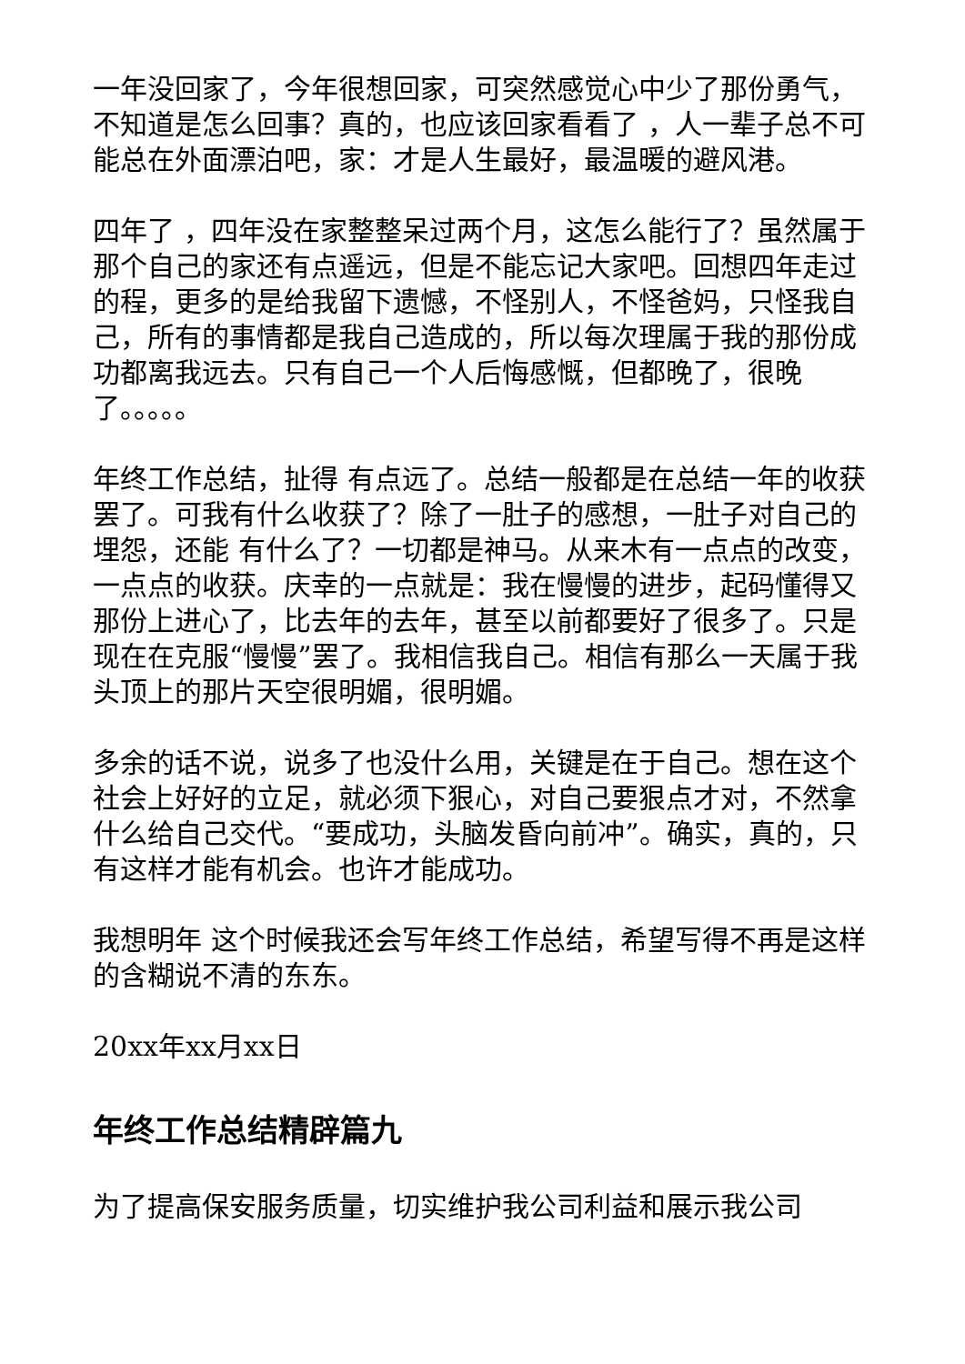一年没回家了，今年很想回家，可突然感觉心中少了那份勇气，不知道是怎么回事？真的，也应该回家看看了 ，人一辈子总不可能总在外面漂泊吧，家：才是人生最好，最温暖的避风港。
四年了 ，四年没在家整整呆过两个月，这怎么能行了？虽然属于那个自己的家还有点遥远，但是不能忘记大家吧。回想四年走过的程，更多的是给我留下遗憾，不怪别人，不怪爸妈，只怪我自己，所有的事情都是我自己造成的，所以每次理属于我的那份成功都离我远去。只有自己一个人后悔感慨，但都晚了，很晚了。。。。。
年终工作总结，扯得 有点远了。总结一般都是在总结一年的收获罢了。可我有什么收获了？除了一肚子的感想，一肚子对自己的埋怨，还能 有什么了？一切都是神马。从来木有一点点的改变，一点点的收获。庆幸的一点就是：我在慢慢的进步，起码懂得又那份上进心了，比去年的去年，甚至以前都要好了很多了。只是现在在克服“慢慢”罢了。我相信我自己。相信有那么一天属于我头顶上的那片天空很明媚，很明媚。
多余的话不说，说多了也没什么用，关键是在于自己。想在这个社会上好好的立足，就必须下狠心，对自己要狠点才对，不然拿什么给自己交代。“要成功，头脑发昏向前冲”。确实，真的，只有这样才能有机会。也许才能成功。
我想明年 这个时候我还会写年终工作总结，希望写得不再是这样的含糊说不清的东东。
20xx年xx月xx日
年终工作总结精辟篇九
为了提高保安服务质量，切实维护我公司利益和展示我公司